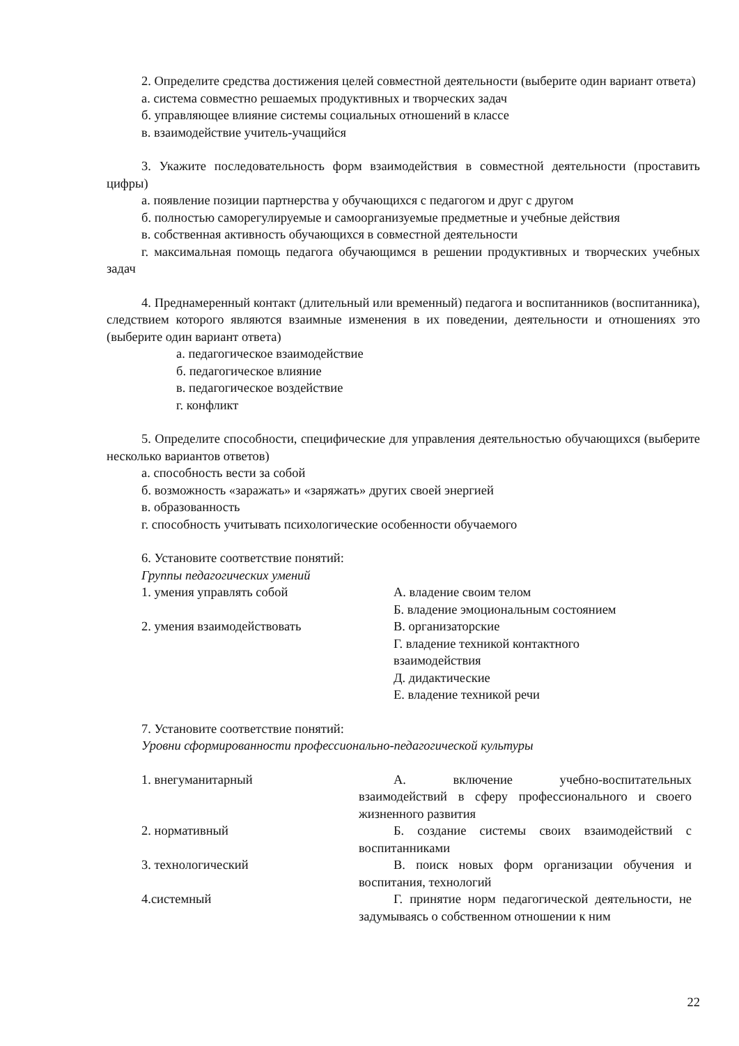2. Определите средства достижения целей совместной деятельности (выберите один вариант ответа)
а. система совместно решаемых продуктивных и творческих задач
б. управляющее влияние системы социальных отношений в классе
в. взаимодействие учитель-учащийся
3. Укажите последовательность форм взаимодействия в совместной деятельности (проставить цифры)
а. появление позиции партнерства у обучающихся с педагогом и друг с другом
б. полностью саморегулируемые и самоорганизуемые предметные и учебные действия
в. собственная активность обучающихся в совместной деятельности
г. максимальная помощь педагога обучающимся в решении продуктивных и творческих учебных задач
4. Преднамеренный контакт (длительный или временный) педагога и воспитанников (воспитанника), следствием которого являются взаимные изменения в их поведении, деятельности и отношениях это (выберите один вариант ответа)
а. педагогическое взаимодействие
б. педагогическое влияние
в. педагогическое воздействие
г. конфликт
5. Определите способности, специфические для управления деятельностью обучающихся (выберите несколько вариантов ответов)
а. способность вести за собой
б. возможность «заражать» и «заряжать» других своей энергией
в. образованность
г. способность учитывать психологические особенности обучаемого
6. Установите соответствие понятий:
Группы педагогических умений
| 1. умения управлять собой | А. владение своим телом |
| | Б. владение эмоциональным состоянием |
| 2. умения взаимодействовать | В. организаторские |
| | Г. владение техникой контактного взаимодействия |
| | Д. дидактические |
| | Е. владение техникой речи |
7. Установите соответствие понятий:
Уровни сформированности профессионально-педагогической культуры
| 1. внегуманитарный | А. включение учебно-воспитательных взаимодействий в сферу профессионального и своего жизненного развития |
| 2. нормативный | Б. создание системы своих взаимодействий с воспитанниками |
| 3. технологический | В. поиск новых форм организации обучения и воспитания, технологий |
| 4.системный | Г. принятие норм педагогической деятельности, не задумываясь о собственном отношении к ним |
22